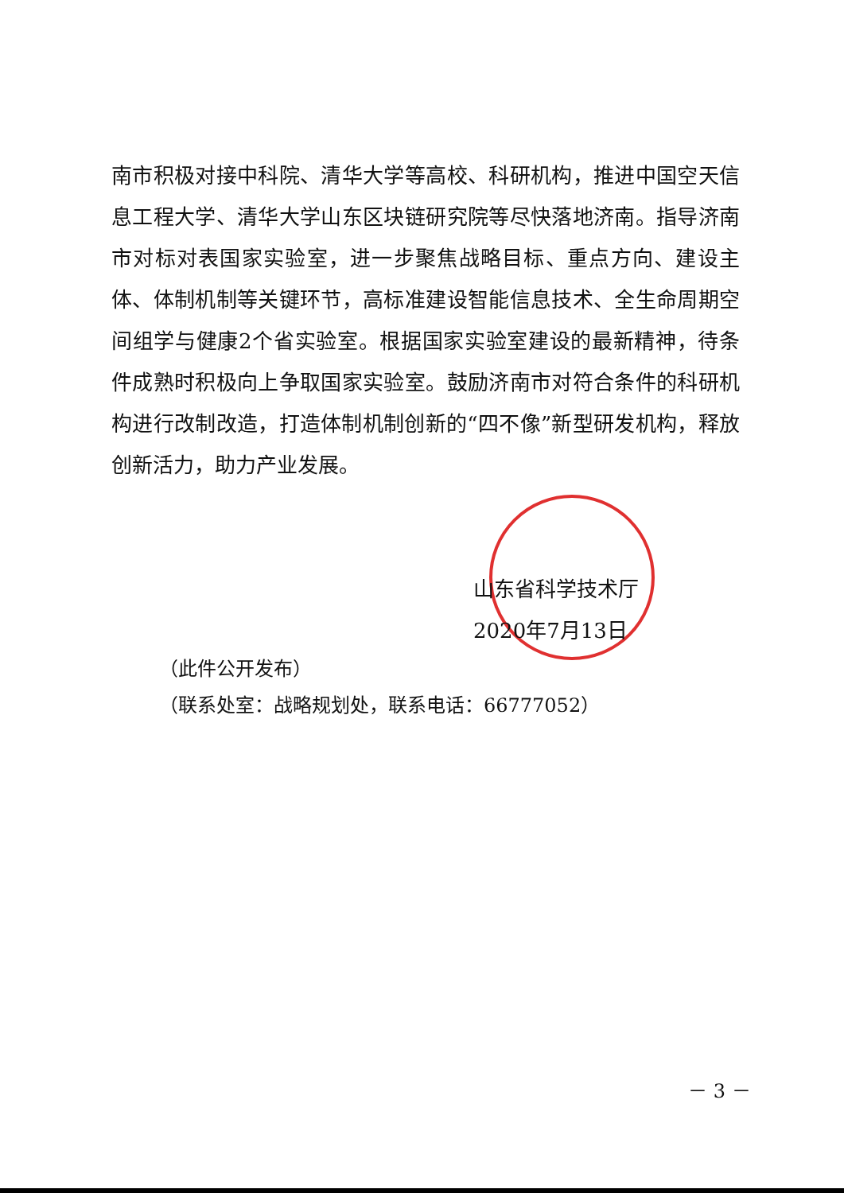南市积极对接中科院、清华大学等高校、科研机构，推进中国空天信息工程大学、清华大学山东区块链研究院等尽快落地济南。指导济南市对标对表国家实验室，进一步聚焦战略目标、重点方向、建设主体、体制机制等关键环节，高标准建设智能信息技术、全生命周期空间组学与健康2个省实验室。根据国家实验室建设的最新精神，待条件成熟时积极向上争取国家实验室。鼓励济南市对符合条件的科研机构进行改制改造，打造体制机制创新的“四不像”新型研发机构，释放创新活力，助力产业发展。
山东省科学技术厅
2020年7月13日
（此件公开发布）
（联系处室：战略规划处，联系电话：66777052）
－ 3 －